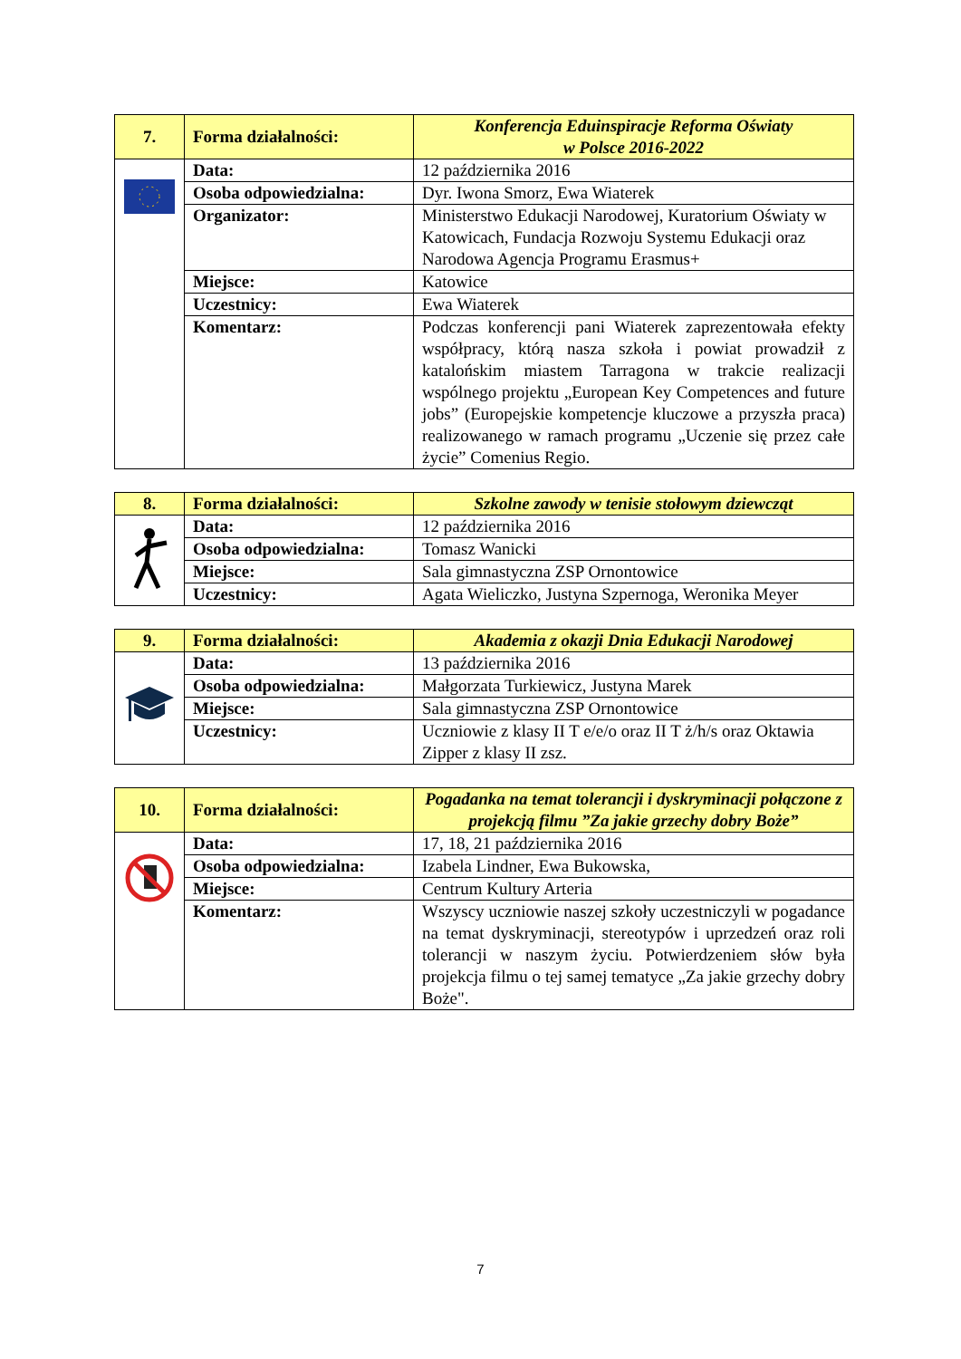| 7. | Forma działalności: | Konferencja Eduinspiracje Reforma Oświaty w Polsce 2016-2022 |
| | Data: | 12 października 2016 |
| | Osoba odpowiedzialna: | Dyr. Iwona Smorz, Ewa Wiaterek |
| | Organizator: | Ministerstwo Edukacji Narodowej, Kuratorium Oświaty w Katowicach, Fundacja Rozwoju Systemu Edukacji oraz Narodowa Agencja Programu Erasmus+ |
| | Miejsce: | Katowice |
| | Uczestnicy: | Ewa Wiaterek |
| | Komentarz: | Podczas konferencji pani Wiaterek zaprezentowała efekty współpracy, którą nasza szkoła i powiat prowadził z katalońskim miastem Tarragona w trakcie realizacji wspólnego projektu „European Key Competences and future jobs” (Europejskie kompetencje kluczowe a przyszła praca) realizowanego w ramach programu „Uczenie się przez całe życie” Comenius Regio. |
| 8. | Forma działalności: | Szkolne zawody w tenisie stołowym dziewcząt |
| | Data: | 12 października 2016 |
| | Osoba odpowiedzialna: | Tomasz Wanicki |
| | Miejsce: | Sala gimnastyczna ZSP Ornontowice |
| | Uczestnicy: | Agata Wieliczko, Justyna Szpernoga, Weronika Meyer |
| 9. | Forma działalności: | Akademia z okazji Dnia Edukacji Narodowej |
| | Data: | 13 października 2016 |
| | Osoba odpowiedzialna: | Małgorzata Turkiewicz, Justyna Marek |
| | Miejsce: | Sala gimnastyczna ZSP Ornontowice |
| | Uczestnicy: | Uczniowie z klasy II T e/e/o oraz II T ż/h/s oraz Oktawia Zipper z klasy II zsz. |
| 10. | Forma działalności: | Pogadanka na temat tolerancji i dyskryminacji połączone z projekcją filmu ”Za jakie grzechy dobry Boże” |
| | Data: | 17, 18, 21 października 2016 |
| | Osoba odpowiedzialna: | Izabela Lindner, Ewa Bukowska, |
| | Miejsce: | Centrum Kultury Arteria |
| | Komentarz: | Wszyscy uczniowie naszej szkoły uczestniczyli w pogadance na temat dyskryminacji, stereotypów i uprzedzeń oraz roli tolerancji w naszym życiu. Potwierdzeniem słów była projekcja filmu o tej samej tematyce „Za jakie grzechy dobry Boże". |
7